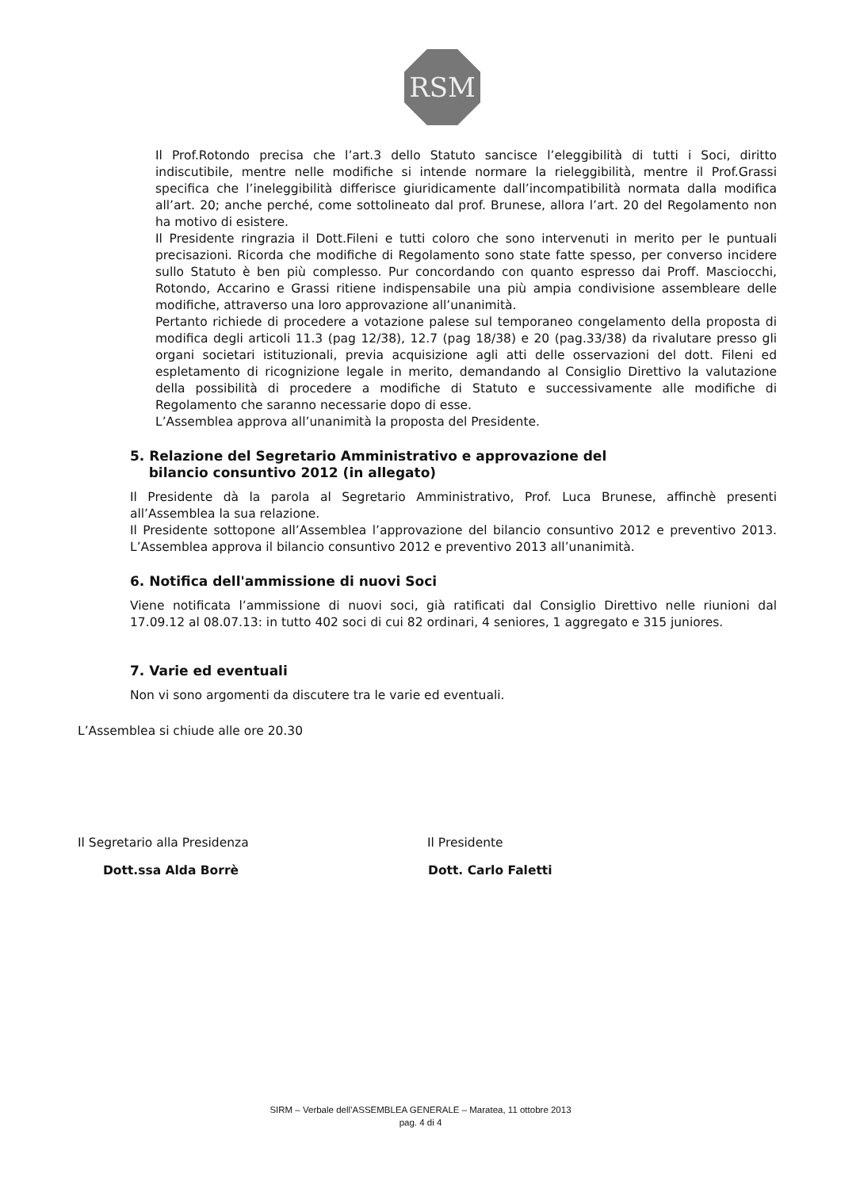RSM
Il Prof.Rotondo precisa che l’art.3 dello Statuto sancisce l’eleggibilità di tutti i Soci, diritto indiscutibile, mentre nelle modifiche si intende normare la rieleggibilità, mentre il Prof.Grassi specifica che l’ineleggibilità differisce giuridicamente dall’incompatibilità normata dalla modifica all’art. 20; anche perché, come sottolineato dal prof. Brunese, allora l’art. 20 del Regolamento non ha motivo di esistere.
Il Presidente ringrazia il Dott.Fileni e tutti coloro che sono intervenuti in merito per le puntuali precisazioni. Ricorda che modifiche di Regolamento sono state fatte spesso, per converso incidere sullo Statuto è ben più complesso. Pur concordando con quanto espresso dai Proff. Masciocchi, Rotondo, Accarino e Grassi ritiene indispensabile una più ampia condivisione assembleare delle modifiche, attraverso una loro approvazione all’unanimità.
Pertanto richiede di procedere a votazione palese sul temporaneo congelamento della proposta di modifica degli articoli 11.3 (pag 12/38), 12.7 (pag 18/38) e 20 (pag.33/38) da rivalutare presso gli organi societari istituzionali, previa acquisizione agli atti delle osservazioni del dott. Fileni ed espletamento di ricognizione legale in merito, demandando al Consiglio Direttivo la valutazione della possibilità di procedere a modifiche di Statuto e successivamente alle modifiche di Regolamento che saranno necessarie dopo di esse.
L’Assemblea approva all’unanimità la proposta del Presidente.
5. Relazione del Segretario Amministrativo e approvazione del
bilancio consuntivo 2012 (in allegato)
Il Presidente dà la parola al Segretario Amministrativo, Prof. Luca Brunese, affinchè presenti all’Assemblea la sua relazione.
Il Presidente sottopone all’Assemblea l’approvazione del bilancio consuntivo 2012 e preventivo 2013. L’Assemblea approva il bilancio consuntivo 2012 e preventivo 2013 all’unanimità.
6. Notifica dell'ammissione di nuovi Soci
Viene notificata l’ammissione di nuovi soci, già ratificati dal Consiglio Direttivo nelle riunioni dal 17.09.12 al 08.07.13: in tutto 402 soci di cui 82 ordinari, 4 seniores, 1 aggregato e 315 juniores.
7. Varie ed eventuali
Non vi sono argomenti da discutere tra le varie ed eventuali.
L’Assemblea si chiude alle ore 20.30
Il Segretario alla Presidenza Il Presidente
Dott.ssa Alda Borrè Dott. Carlo Faletti
SIRM – Verbale dell’ASSEMBLEA GENERALE – Maratea, 11 ottobre 2013
pag. 4 di 4